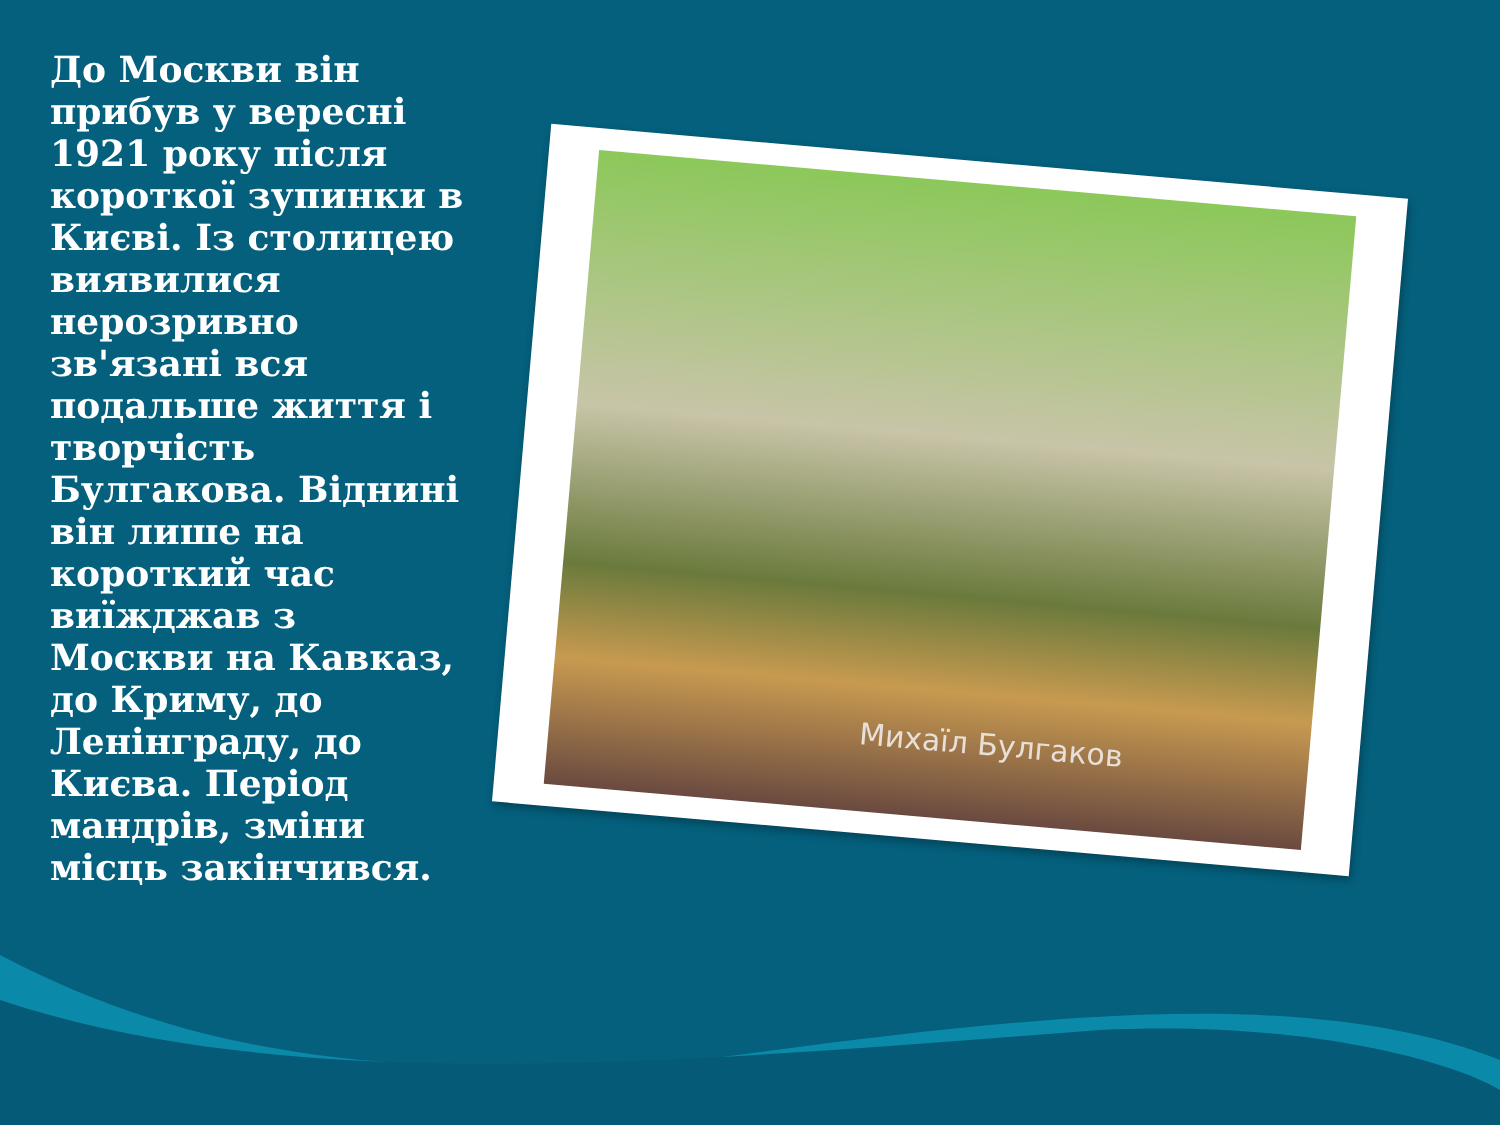До Москви він прибув у вересні 1921 року після короткої зупинки в Києві. Із столицею виявилися нерозривно зв'язані вся подальше життя і творчість Булгакова. Віднині він лише на короткий час виїжджав з Москви на Кавказ, до Криму, до Ленінграду, до Києва. Період мандрів, зміни місць закінчився.
Михаїл Булгаков